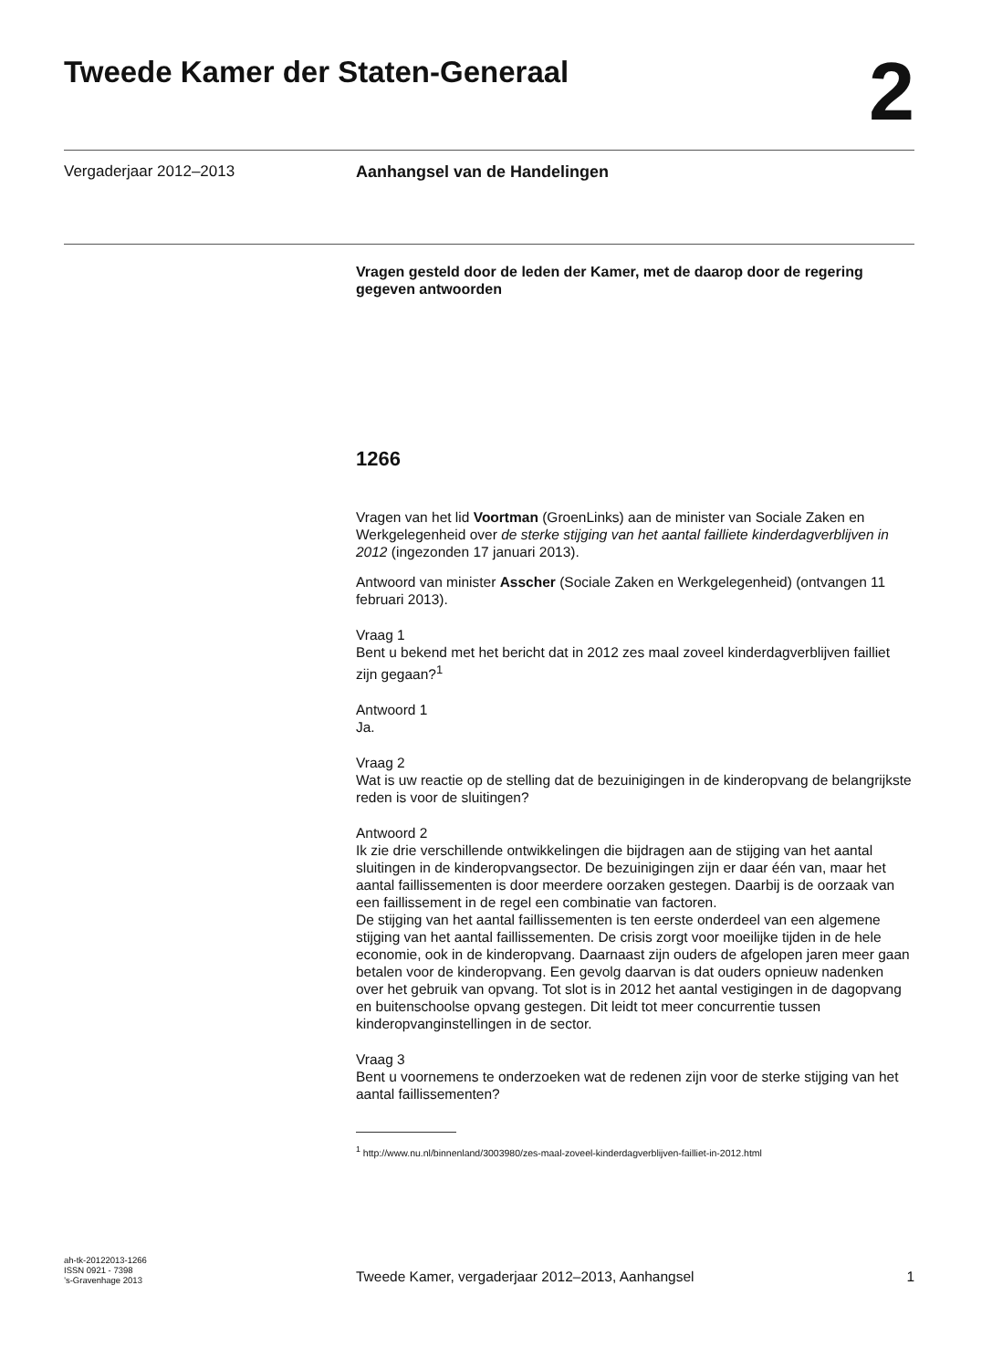Tweede Kamer der Staten-Generaal
2
Vergaderjaar 2012–2013 Aanhangsel van de Handelingen
Vragen gesteld door de leden der Kamer, met de daarop door de regering gegeven antwoorden
1266
Vragen van het lid Voortman (GroenLinks) aan de minister van Sociale Zaken en Werkgelegenheid over de sterke stijging van het aantal failliete kinderdagverblijven in 2012 (ingezonden 17 januari 2013).
Antwoord van minister Asscher (Sociale Zaken en Werkgelegenheid) (ontvangen 11 februari 2013).
Vraag 1
Bent u bekend met het bericht dat in 2012 zes maal zoveel kinderdagverblijven failliet zijn gegaan?<sup>1</sup>
Antwoord 1
Ja.
Vraag 2
Wat is uw reactie op de stelling dat de bezuinigingen in de kinderopvang de belangrijkste reden is voor de sluitingen?
Antwoord 2
Ik zie drie verschillende ontwikkelingen die bijdragen aan de stijging van het aantal sluitingen in de kinderopvangsector. De bezuinigingen zijn er daar één van, maar het aantal faillissementen is door meerdere oorzaken gestegen. Daarbij is de oorzaak van een faillissement in de regel een combinatie van factoren.
De stijging van het aantal faillissementen is ten eerste onderdeel van een algemene stijging van het aantal faillissementen. De crisis zorgt voor moeilijke tijden in de hele economie, ook in de kinderopvang. Daarnaast zijn ouders de afgelopen jaren meer gaan betalen voor de kinderopvang. Een gevolg daarvan is dat ouders opnieuw nadenken over het gebruik van opvang. Tot slot is in 2012 het aantal vestigingen in de dagopvang en buitenschoolse opvang gestegen. Dit leidt tot meer concurrentie tussen kinderopvanginstellingen in de sector.
Vraag 3
Bent u voornemens te onderzoeken wat de redenen zijn voor de sterke stijging van het aantal faillissementen?
<sup>1</sup> http://www.nu.nl/binnenland/3003980/zes-maal-zoveel-kinderdagverblijven-failliet-in-2012.html
ah-tk-20122013-1266
ISSN 0921 - 7398
’s-Gravenhage 2013
Tweede Kamer, vergaderjaar 2012–2013, Aanhangsel
1